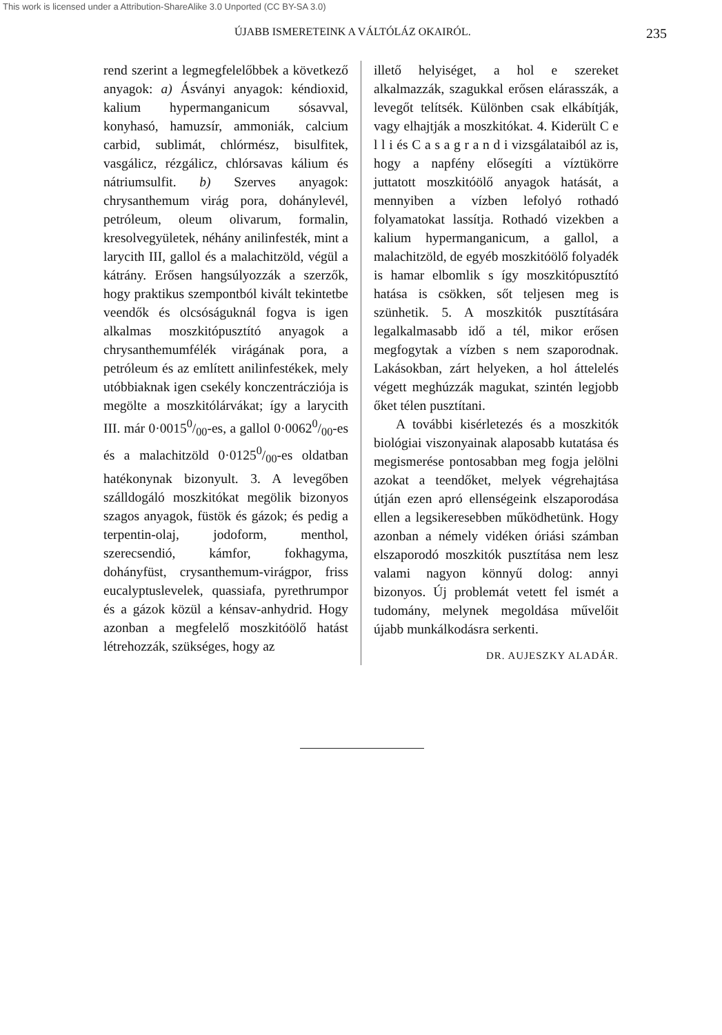This work is licensed under a Attribution-ShareAlike 3.0 Unported (CC BY-SA 3.0)
ÚJABB ISMERETEINK A VÁLTÓLÁZ OKAIRÓL. 235
rend szerint a legmegfelelőbbek a következő anyagok: a) Ásványi anyagok: kéndioxid, kalium hypermanganicum sósavval, konyhasó, hamuzsír, ammoniák, calcium carbid, sublimát, chlórmész, bisulfitek, vasgálicz, rézgálicz, chlórsavas kálium és nátriumsulfit. b) Szerves anyagok: chrysanthemum virág pora, dohánylevél, petróleum, oleum olivarum, formalin, kresolvegyületek, néhány anilinfesték, mint a larycith III, gallol és a malachitzöld, végül a kátrány. Erősen hangsúlyozzák a szerzők, hogy praktikus szempontból kivált tekintetbe veendők és olcsóságuknál fogva is igen alkalmas moszkitópusztító anyagok a chrysanthemumfélék virágának pora, a petróleum és az említett anilinfestékek, mely utóbbiaknak igen csekély konczentrácziója is megölte a moszkitólárvákat; így a larycith III. már 0·00150/00-es, a gallol 0·00620/00-es és a malachitzöld 0·01250/00-es oldatban hatékonynak bizonyult. 3. A levegőben szálldogáló moszkitókat megölik bizonyos szagos anyagok, füstök és gázok; és pedig a terpentin-olaj, jodoform, menthol, szerecsendió, kámfor, fokhagyma, dohányfüst, crysanthemum-virágpor, friss eucalyptuslevelek, quassiafa, pyrethrumpor és a gázok közül a kénsav-anhydrid. Hogy azonban a megfelelő moszkitóölő hatást létrehozzák, szükséges, hogy az
illető helyiséget, a hol e szereket alkalmazzák, szagukkal erősen elárasszák, a levegőt telítsék. Különben csak elkábítják, vagy elhajtják a moszkitókat. 4. Kiderült C e l l i és C a s a g r a n d i vizsgálataiból az is, hogy a napfény elősegíti a víztükörre juttatott moszkitóölő anyagok hatását, a mennyiben a vízben lefolyó rothadó folyamatokat lassítja. Rothadó vizekben a kalium hypermanganicum, a gallol, a malachitzöld, de egyéb moszkitóölő folyadék is hamar elbomlik s így moszkitópusztító hatása is csökken, sőt teljesen meg is szünhetik. 5. A moszkitók pusztítására legalkalmasabb idő a tél, mikor erősen megfogytak a vízben s nem szaporodnak. Lakásokban, zárt helyeken, a hol áttelelés végett meghúzzák magukat, szintén legjobb őket télen pusztítani.
A további kisérletezés és a moszkitók biológiai viszonyainak alaposabb kutatása és megismerése pontosabban meg fogja jelölni azokat a teendőket, melyek végrehajtása útján ezen apró ellenségeink elszaporodása ellen a legsikeresebben működhetünk. Hogy azonban a némely vidéken óriási számban elszaporodó moszkitók pusztítása nem lesz valami nagyon könnyű dolog: annyi bizonyos. Új problemát vetett fel ismét a tudomány, melynek megoldása művelőit újabb munkálkodásra serkenti.
DR. AUJESZKY ALADÁR.